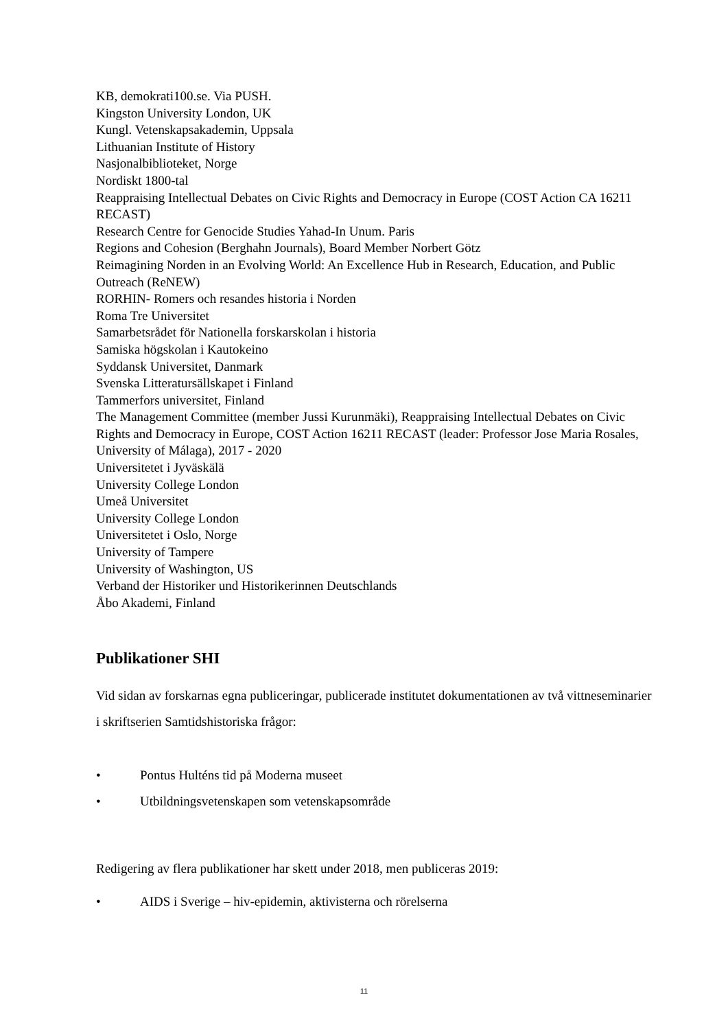KB, demokrati100.se. Via PUSH.
Kingston University London, UK
Kungl. Vetenskapsakademin, Uppsala
Lithuanian Institute of History
Nasjonalbiblioteket, Norge
Nordiskt 1800-tal
Reappraising Intellectual Debates on Civic Rights and Democracy in Europe (COST Action CA 16211 RECAST)
Research Centre for Genocide Studies Yahad-In Unum. Paris
Regions and Cohesion (Berghahn Journals), Board Member Norbert Götz
Reimagining Norden in an Evolving World: An Excellence Hub in Research, Education, and Public Outreach (ReNEW)
RORHIN- Romers och resandes historia i Norden
Roma Tre Universitet
Samarbetsrådet för Nationella forskarskolan i historia
Samiska högskolan i Kautokeino
Syddansk Universitet, Danmark
Svenska Litteratursällskapet i Finland
Tammerfors universitet, Finland
The Management Committee (member Jussi Kurunmäki), Reappraising Intellectual Debates on Civic Rights and Democracy in Europe, COST Action 16211 RECAST (leader: Professor Jose Maria Rosales, University of Málaga), 2017 - 2020
Universitetet i Jyväskälä
University College London
Umeå Universitet
University College London
Universitetet i Oslo, Norge
University of Tampere
University of Washington, US
Verband der Historiker und Historikerinnen Deutschlands
Åbo Akademi, Finland
Publikationer SHI
Vid sidan av forskarnas egna publiceringar, publicerade institutet dokumentationen av två vittneseminarier i skriftserien Samtidshistoriska frågor:
• Pontus Hulténs tid på Moderna museet
• Utbildningsvetenskapen som vetenskapsområde
Redigering av flera publikationer har skett under 2018, men publiceras 2019:
• AIDS i Sverige – hiv-epidemin, aktivisterna och rörelserna
11